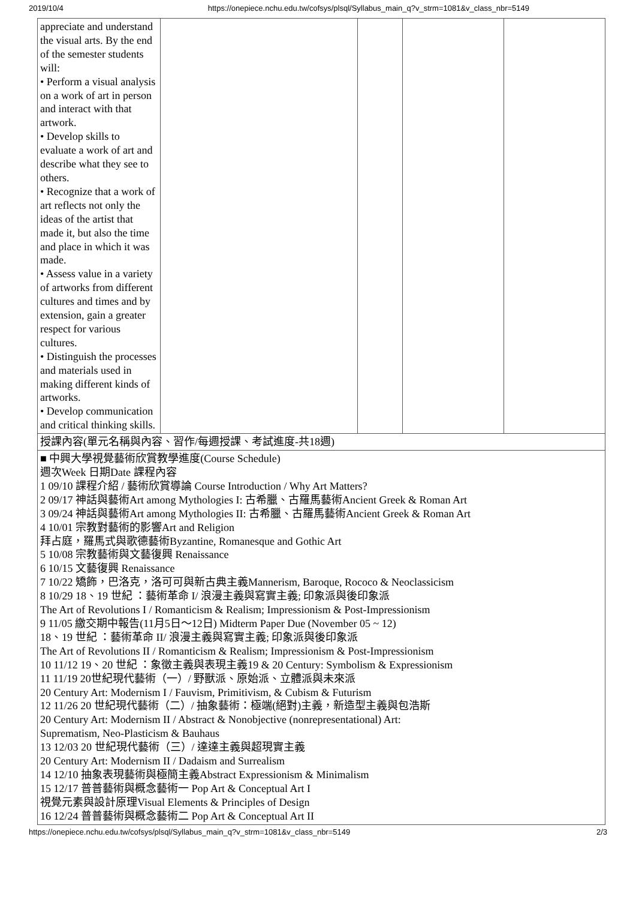2019/10/4 https://onepiece.nchu.edu.tw/cofsys/plsql/Syllabus_main_q?v_strm=1081&v_class_nbr=5149
| appreciate and understand the visual arts. By the end of the semester students will: • Perform a visual analysis on a work of art in person and interact with that artwork. • Develop skills to evaluate a work of art and describe what they see to others. • Recognize that a work of art reflects not only the ideas of the artist that made it, but also the time and place in which it was made. • Assess value in a variety of artworks from different cultures and times and by extension, gain a greater respect for various cultures. • Distinguish the processes and materials used in making different kinds of artworks. • Develop communication and critical thinking skills. | | | | |
| 授課內容(單元名稱與內容、習作/每週授課、考試進度-共18週) | | | | |
| ■ 中興大學視覺藝術欣賞教學進度(Course Schedule) 週次Week 日期Date 課程內容 1 09/10 課程介紹 / 藝術欣賞導論 Course Introduction / Why Art Matters? 2 09/17 神話與藝術Art among Mythologies I: 古希臘、古羅馬藝術Ancient Greek & Roman Art 3 09/24 神話與藝術Art among Mythologies II: 古希臘、古羅馬藝術Ancient Greek & Roman Art 4 10/01 宗教對藝術的影響Art and Religion 拜占庭，羅馬式與歌德藝術Byzantine, Romanesque and Gothic Art 5 10/08 宗教藝術與文藝復興 Renaissance 6 10/15 文藝復興 Renaissance 7 10/22 矯飾，巴洛克，洛可可與新古典主義Mannerism, Baroque, Rococo & Neoclassicism 8 10/29 18、19 世紀 ：藝術革命 I/ 浪漫主義與寫實主義; 印象派與後印象派 The Art of Revolutions I / Romanticism & Realism; Impressionism & Post-Impressionism 9 11/05 繳交期中報告(11月5日～12日) Midterm Paper Due (November 05 ~ 12) 18、19 世紀 ：藝術革命 II/ 浪漫主義與寫實主義; 印象派與後印象派 The Art of Revolutions II / Romanticism & Realism; Impressionism & Post-Impressionism 10 11/12 19、20 世紀 ：象徵主義與表現主義19 & 20 Century: Symbolism & Expressionism 11 11/19 20世紀現代藝術（一）/ 野獸派、原始派、立體派與未來派 20 Century Art: Modernism I / Fauvism, Primitivism, & Cubism & Futurism 12 11/26 20 世紀現代藝術（二）/ 抽象藝術：極端(絕對)主義，新造型主義與包浩斯 20 Century Art: Modernism II / Abstract & Nonobjective (nonrepresentational) Art: Suprematism, Neo-Plasticism & Bauhaus 13 12/03 20 世紀現代藝術（三）/ 達達主義與超現實主義 20 Century Art: Modernism II / Dadaism and Surrealism 14 12/10 抽象表現藝術與極簡主義Abstract Expressionism & Minimalism 15 12/17 普普藝術與概念藝術一 Pop Art & Conceptual Art I 視覺元素與設計原理Visual Elements & Principles of Design 16 12/24 普普藝術與概念藝術二 Pop Art & Conceptual Art II | | | | |
https://onepiece.nchu.edu.tw/cofsys/plsql/Syllabus_main_q?v_strm=1081&v_class_nbr=5149 2/3